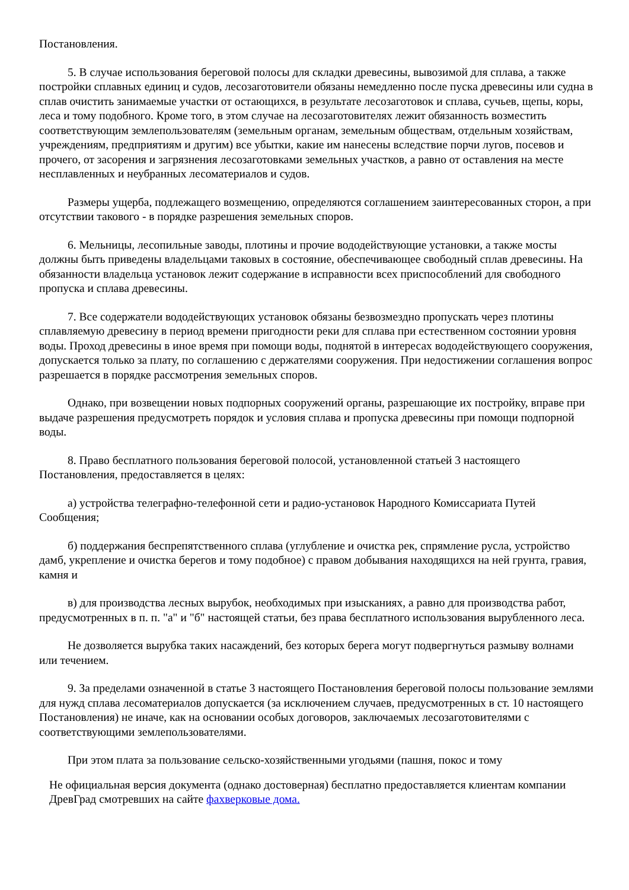Постановления.
5. В случае использования береговой полосы для складки древесины, вывозимой для сплава, а также постройки сплавных единиц и судов, лесозаготовители обязаны немедленно после пуска древесины или судна в сплав очистить занимаемые участки от остающихся, в результате лесозаготовок и сплава, сучьев, щепы, коры, леса и тому подобного. Кроме того, в этом случае на лесозаготовителях лежит обязанность возместить соответствующим землепользователям (земельным органам, земельным обществам, отдельным хозяйствам, учреждениям, предприятиям и другим) все убытки, какие им нанесены вследствие порчи лугов, посевов и прочего, от засорения и загрязнения лесозаготовками земельных участков, а равно от оставления на месте несплавленных и неубранных лесоматериалов и судов.
Размеры ущерба, подлежащего возмещению, определяются соглашением заинтересованных сторон, а при отсутствии такового - в порядке разрешения земельных споров.
6. Мельницы, лесопильные заводы, плотины и прочие вододействующие установки, а также мосты должны быть приведены владельцами таковых в состояние, обеспечивающее свободный сплав древесины. На обязанности владельца установок лежит содержание в исправности всех приспособлений для свободного пропуска и сплава древесины.
7. Все содержатели вододействующих установок обязаны безвозмездно пропускать через плотины сплавляемую древесину в период времени пригодности реки для сплава при естественном состоянии уровня воды. Проход древесины в иное время при помощи воды, поднятой в интересах вододействующего сооружения, допускается только за плату, по соглашению с держателями сооружения. При недостижении соглашения вопрос разрешается в порядке рассмотрения земельных споров.
Однако, при возвещении новых подпорных сооружений органы, разрешающие их постройку, вправе при выдаче разрешения предусмотреть порядок и условия сплава и пропуска древесины при помощи подпорной воды.
8. Право бесплатного пользования береговой полосой, установленной статьей 3 настоящего Постановления, предоставляется в целях:
а) устройства телеграфно-телефонной сети и радио-установок Народного Комиссариата Путей Сообщения;
б) поддержания беспрепятственного сплава (углубление и очистка рек, спрямление русла, устройство дамб, укрепление и очистка берегов и тому подобное) с правом добывания находящихся на ней грунта, гравия, камня и
в) для производства лесных вырубок, необходимых при изысканиях, а равно для производства работ, предусмотренных в п. п. "а" и "б" настоящей статьи, без права бесплатного использования вырубленного леса.
Не дозволяется вырубка таких насаждений, без которых берега могут подвергнуться размыву волнами или течением.
9. За пределами означенной в статье 3 настоящего Постановления береговой полосы пользование землями для нужд сплава лесоматериалов допускается (за исключением случаев, предусмотренных в ст. 10 настоящего Постановления) не иначе, как на основании особых договоров, заключаемых лесозаготовителями с соответствующими землепользователями.
При этом плата за пользование сельско-хозяйственными угодьями (пашня, покос и тому
Не официальная версия документа (однако достоверная) бесплатно предоставляется клиентам компании ДревГрад смотревших на сайте фахверковые дома.